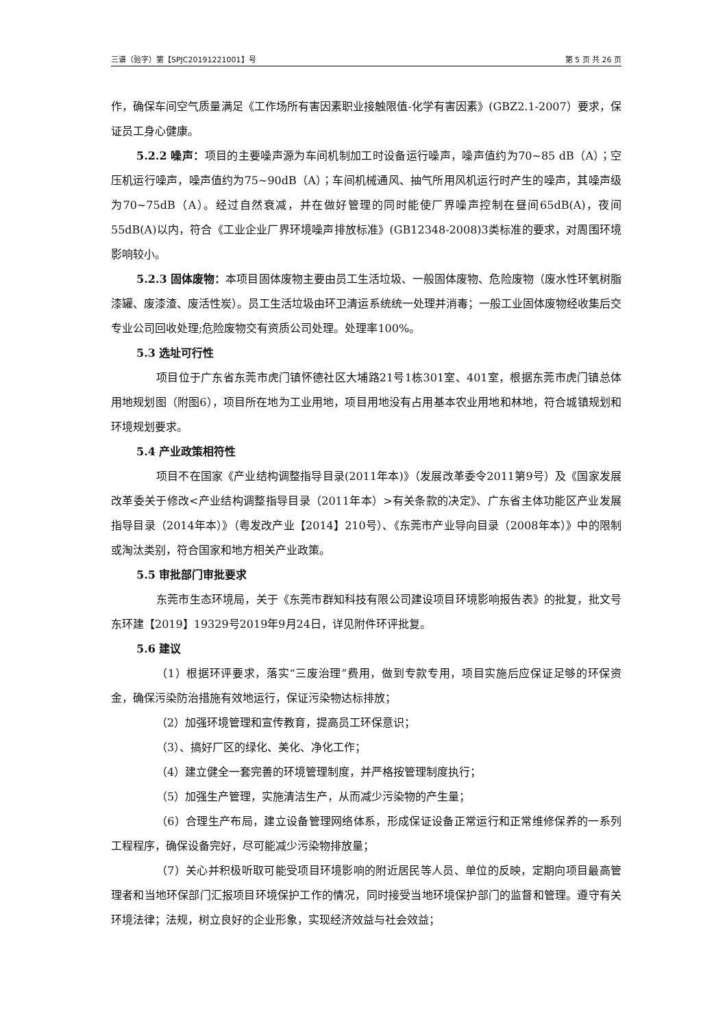三谱（验字）第【SPJC20191221001】号 第 5 页 共 26 页
作，确保车间空气质量满足《工作场所有害因素职业接触限值-化学有害因素》(GBZ2.1-2007）要求，保证员工身心健康。
5.2.2 噪声：项目的主要噪声源为车间机制加工时设备运行噪声，噪声值约为70~85 dB（A）；空压机运行噪声，噪声值约为75~90dB（A）；车间机械通风、抽气所用风机运行时产生的噪声，其噪声级为70~75dB（A）。经过自然衰减，并在做好管理的同时能使厂界噪声控制在昼间65dB(A)，夜间55dB(A)以内，符合《工业企业厂界环境噪声排放标准》(GB12348-2008)3类标准的要求，对周围环境影响较小。
5.2.3 固体废物：本项目固体废物主要由员工生活垃圾、一般固体废物、危险废物（废水性环氧树脂漆罐、废漆渣、废活性炭）。员工生活垃圾由环卫清运系统统一处理并消毒；一般工业固体废物经收集后交专业公司回收处理;危险废物交有资质公司处理。处理率100%。
5.3 选址可行性
项目位于广东省东莞市虎门镇怀德社区大埔路21号1栋301室、401室，根据东莞市虎门镇总体用地规划图（附图6），项目所在地为工业用地，项目用地没有占用基本农业用地和林地，符合城镇规划和环境规划要求。
5.4 产业政策相符性
项目不在国家《产业结构调整指导目录(2011年本)》（发展改革委令2011第9号）及《国家发展改革委关于修改<产业结构调整指导目录（2011年本）>有关条款的决定》、广东省主体功能区产业发展指导目录（2014年本）》（粤发改产业【2014】210号）、《东莞市产业导向目录（2008年本）》中的限制或淘汰类别，符合国家和地方相关产业政策。
5.5 审批部门审批要求
东莞市生态环境局，关于《东莞市群知科技有限公司建设项目环境影响报告表》的批复，批文号东环建【2019】19329号2019年9月24日，详见附件环评批复。
5.6 建议
（1）根据环评要求，落实“三废治理”费用，做到专款专用，项目实施后应保证足够的环保资金，确保污染防治措施有效地运行，保证污染物达标排放；
（2）加强环境管理和宣传教育，提高员工环保意识；
（3）、搞好厂区的绿化、美化、净化工作；
（4）建立健全一套完善的环境管理制度，并严格按管理制度执行；
（5）加强生产管理，实施清洁生产，从而减少污染物的产生量；
（6）合理生产布局，建立设备管理网络体系，形成保证设备正常运行和正常维修保养的一系列工程程序，确保设备完好，尽可能减少污染物排放量；
（7）关心并积极听取可能受项目环境影响的附近居民等人员、单位的反映，定期向项目最高管理者和当地环保部门汇报项目环境保护工作的情况，同时接受当地环境保护部门的监督和管理。遵守有关环境法律；法规，树立良好的企业形象，实现经济效益与社会效益；